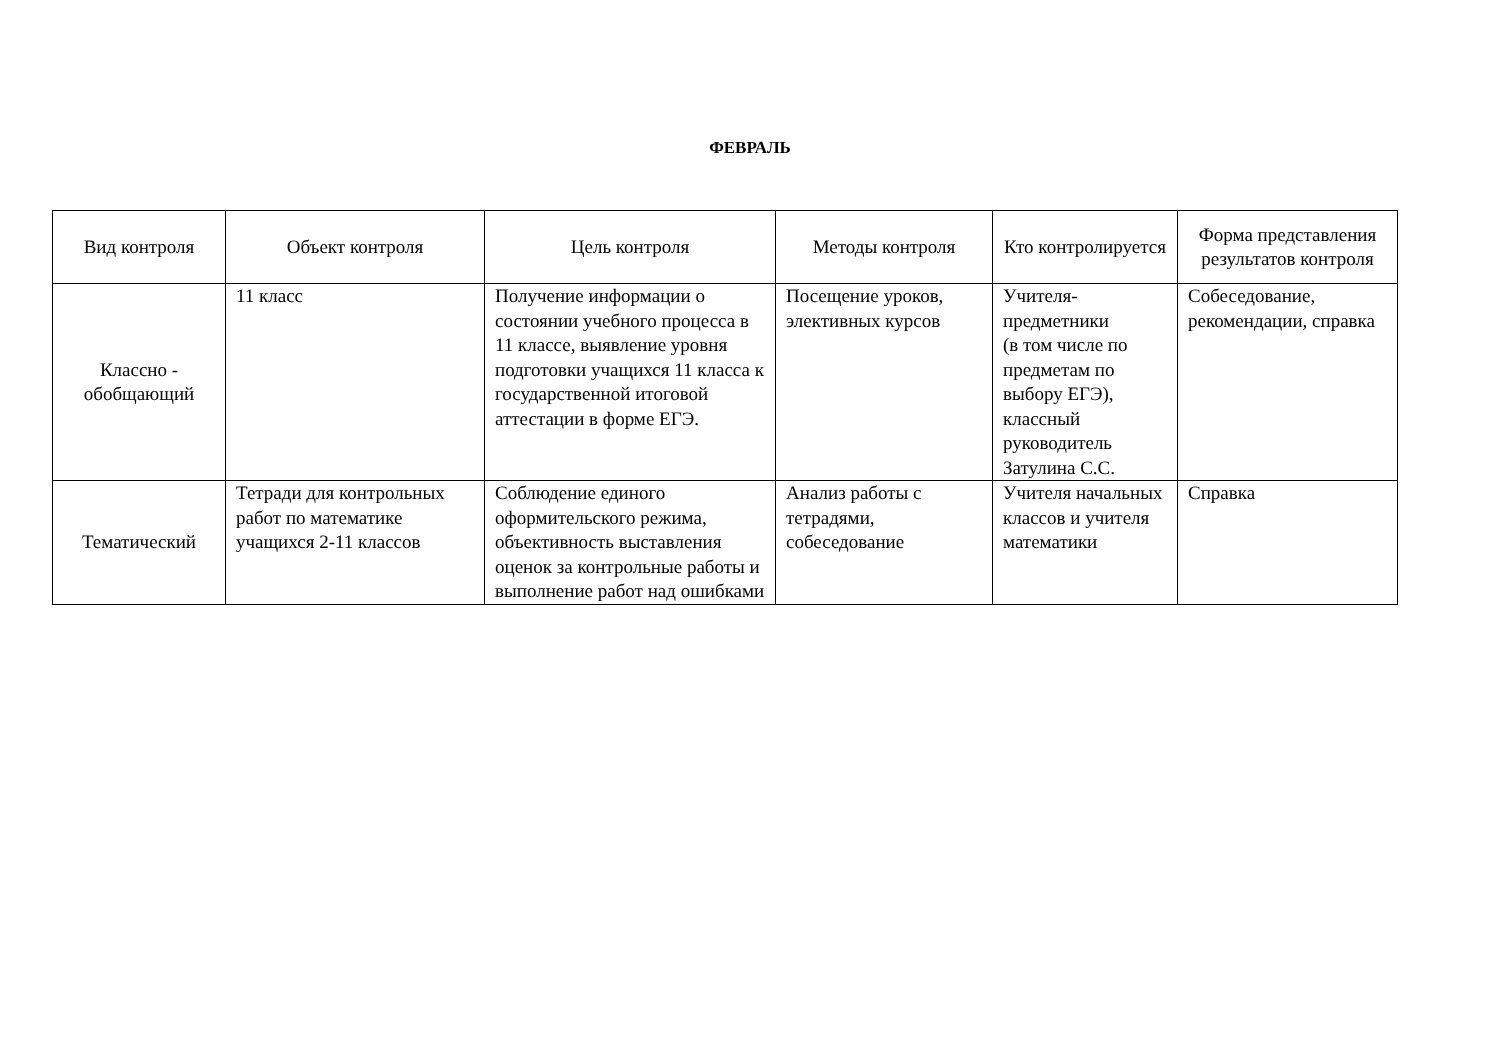ФЕВРАЛЬ
| Вид контроля | Объект контроля | Цель контроля | Методы контроля | Кто контролируется | Форма представления результатов контроля |
| --- | --- | --- | --- | --- | --- |
| Классно - обобщающий | 11 класс | Получение информации о состоянии учебного процесса в 11 классе, выявление уровня подготовки учащихся 11 класса к государственной итоговой аттестации в форме ЕГЭ. | Посещение уроков, элективных курсов | Учителя-предметники (в том числе по предметам по выбору ЕГЭ), классный руководитель Затулина С.С. | Собеседование, рекомендации, справка |
| Тематический | Тетради для контрольных работ по математике учащихся 2-11 классов | Соблюдение единого оформительского режима, объективность выставления оценок за контрольные работы и выполнение работ над ошибками | Анализ работы с тетрадями, собеседование | Учителя начальных классов и учителя математики | Справка |